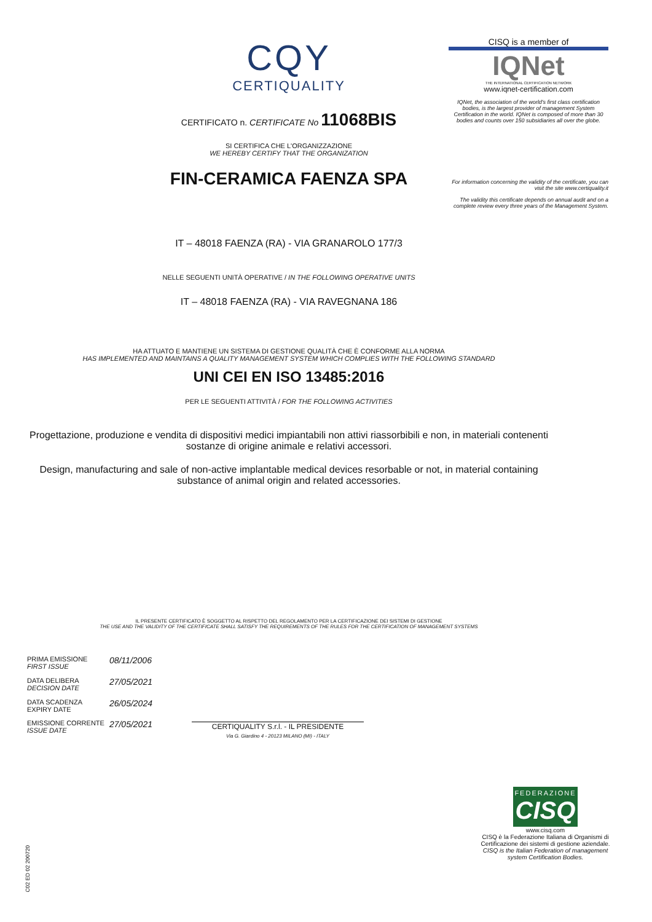CQY
CERTIQUALITY
CERTIFICATO n. CERTIFICATE No 11068BIS
SI CERTIFICA CHE L'ORGANIZZAZIONE
WE HEREBY CERTIFY THAT THE ORGANIZATION
FIN-CERAMICA FAENZA SPA
IT – 48018 FAENZA (RA) - VIA GRANAROLO 177/3
NELLE SEGUENTI UNITÀ OPERATIVE / IN THE FOLLOWING OPERATIVE UNITS
IT – 48018 FAENZA (RA) - VIA RAVEGNANA 186
HA ATTUATO E MANTIENE UN SISTEMA DI GESTIONE QUALITÀ CHE È CONFORME ALLA NORMA
HAS IMPLEMENTED AND MAINTAINS A QUALITY MANAGEMENT SYSTEM WHICH COMPLIES WITH THE FOLLOWING STANDARD
UNI CEI EN ISO 13485:2016
PER LE SEGUENTI ATTIVITÀ / FOR THE FOLLOWING ACTIVITIES
Progettazione, produzione e vendita di dispositivi medici impiantabili non attivi riassorbibili e non, in materiali contenenti sostanze di origine animale e relativi accessori.
Design, manufacturing and sale of non-active implantable medical devices resorbable or not, in material containing substance of animal origin and related accessories.
IL PRESENTE CERTIFICATO È SOGGETTO AL RISPETTO DEL REGOLAMENTO PER LA CERTIFICAZIONE DEI SISTEMI DI GESTIONE
THE USE AND THE VALIDITY OF THE CERTIFICATE SHALL SATISFY THE REQUIREMENTS OF THE RULES FOR THE CERTIFICATION OF MANAGEMENT SYSTEMS
| PRIMA EMISSIONE FIRST ISSUE | 08/11/2006 |
| DATA DELIBERA DECISION DATE | 27/05/2021 |
| DATA SCADENZA EXPIRY DATE | 26/05/2024 |
| EMISSIONE CORRENTE ISSUE DATE | 27/05/2021 |
CERTIQUALITY S.r.l. - IL PRESIDENTE
Via G. Giardino 4 - 20123 MILANO (MI) - ITALY
CISQ is a member of
IQNet
THE INTERNATIONAL CERTIFICATION NETWORK
www.iqnet-certification.com
IQNet, the association of the world's first class certification bodies, is the largest provider of management System Certification in the world. IQNet is composed of more than 30 bodies and counts over 150 subsidiaries all over the globe.
For information concerning the validity of the certificate, you can visit the site www.certiquality.it
The validity this certificate depends on annual audit and on a complete review every three years of the Management System.
FEDERAZIONE
CISQ
www.cisq.com
CISQ è la Federazione Italiana di Organismi di Certificazione dei sistemi di gestione aziendale.
CISQ is the Italian Federation of management system Certification Bodies.
C02 ED 02 200720